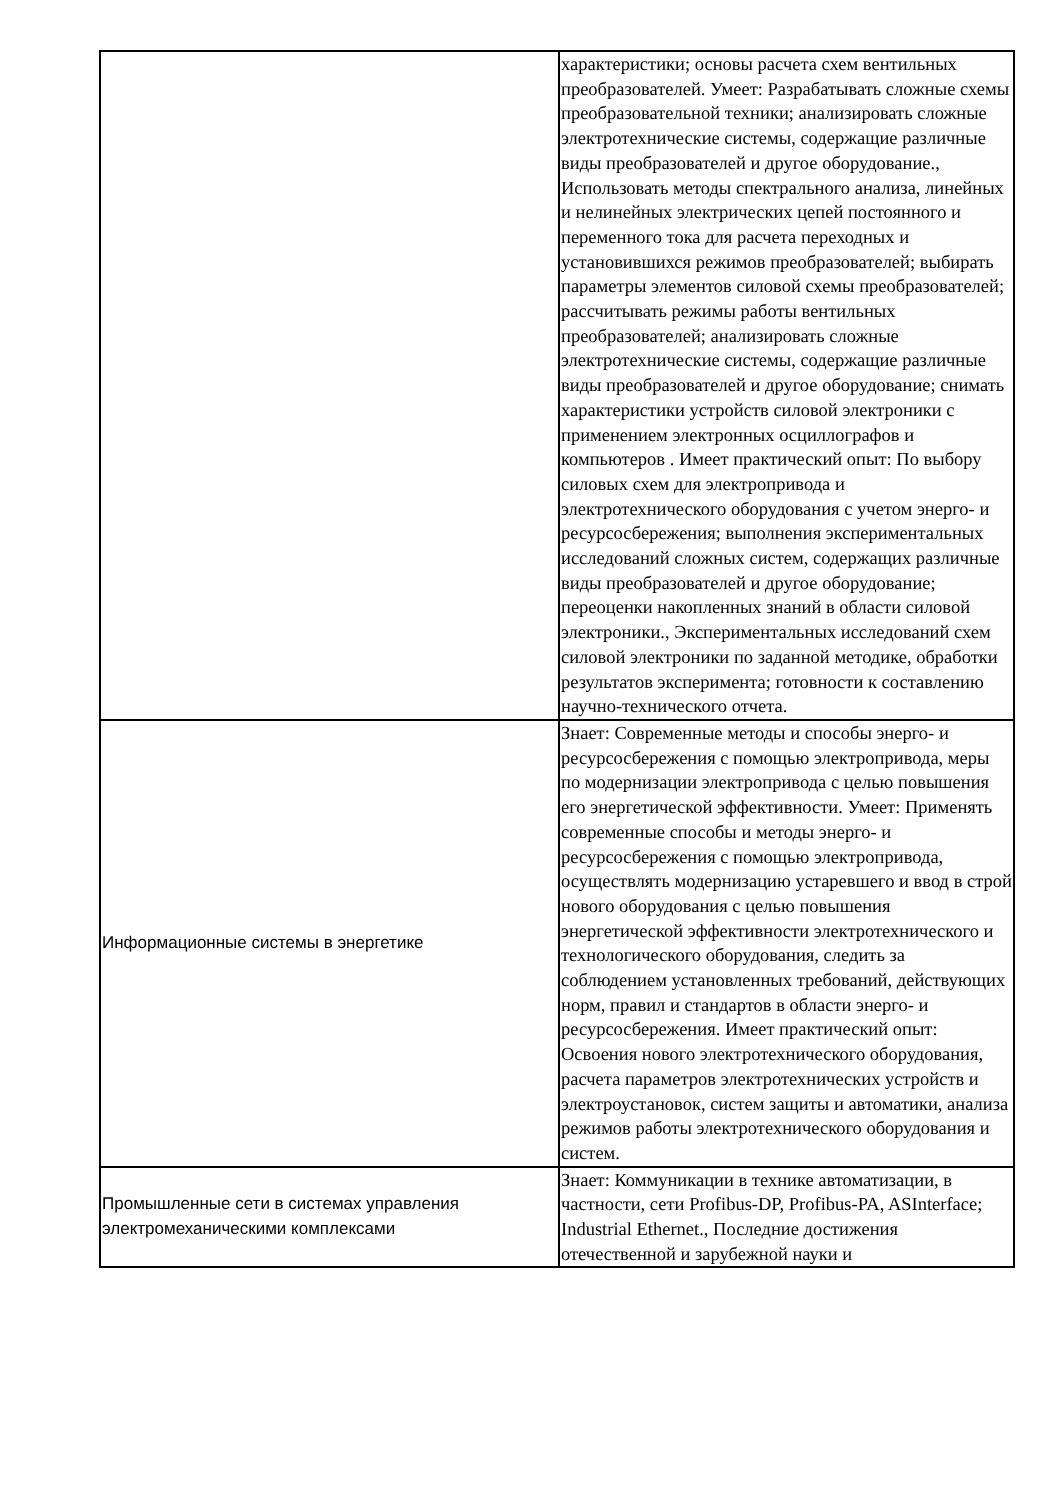| | характеристики; основы расчета схем вентильных преобразователей. Умеет: Разрабатывать сложные схемы преобразовательной техники; анализировать сложные электротехнические системы, содержащие различные виды преобразователей и другое оборудование., Использовать методы спектрального анализа, линейных и нелинейных электрических цепей постоянного и переменного тока для расчета переходных и установившихся режимов преобразователей; выбирать параметры элементов силовой схемы преобразователей; рассчитывать режимы работы вентильных преобразователей; анализировать сложные электротехнические системы, содержащие различные виды преобразователей и другое оборудование; снимать характеристики устройств силовой электроники с применением электронных осциллографов и компьютеров . Имеет практический опыт: По выбору силовых схем для электропривода и электротехнического оборудования с учетом энерго- и ресурсосбережения; выполнения экспериментальных исследований сложных систем, содержащих различные виды преобразователей и другое оборудование; переоценки накопленных знаний в области силовой электроники., Экспериментальных исследований схем силовой электроники по заданной методике, обработки результатов эксперимента; готовности к составлению научно-технического отчета. |
| Информационные системы в энергетике | Знает: Современные методы и способы энерго- и ресурсосбережения с помощью электропривода, меры по модернизации электропривода с целью повышения его энергетической эффективности. Умеет: Применять современные способы и методы энерго- и ресурсосбережения с помощью электропривода, осуществлять модернизацию устаревшего и ввод в строй нового оборудования с целью повышения энергетической эффективности электротехнического и технологического оборудования, следить за соблюдением установленных требований, действующих норм, правил и стандартов в области энерго- и ресурсосбережения. Имеет практический опыт: Освоения нового электротехнического оборудования, расчета параметров электротехнических устройств и электроустановок, систем защиты и автоматики, анализа режимов работы электротехнического оборудования и систем. |
| Промышленные сети в системах управления электромеханическими комплексами | Знает: Коммуникации в технике автоматизации, в частности, сети Profibus-DP, Profibus-PA, ASInterface; Industrial Ethernet., Последние достижения отечественной и зарубежной науки и |